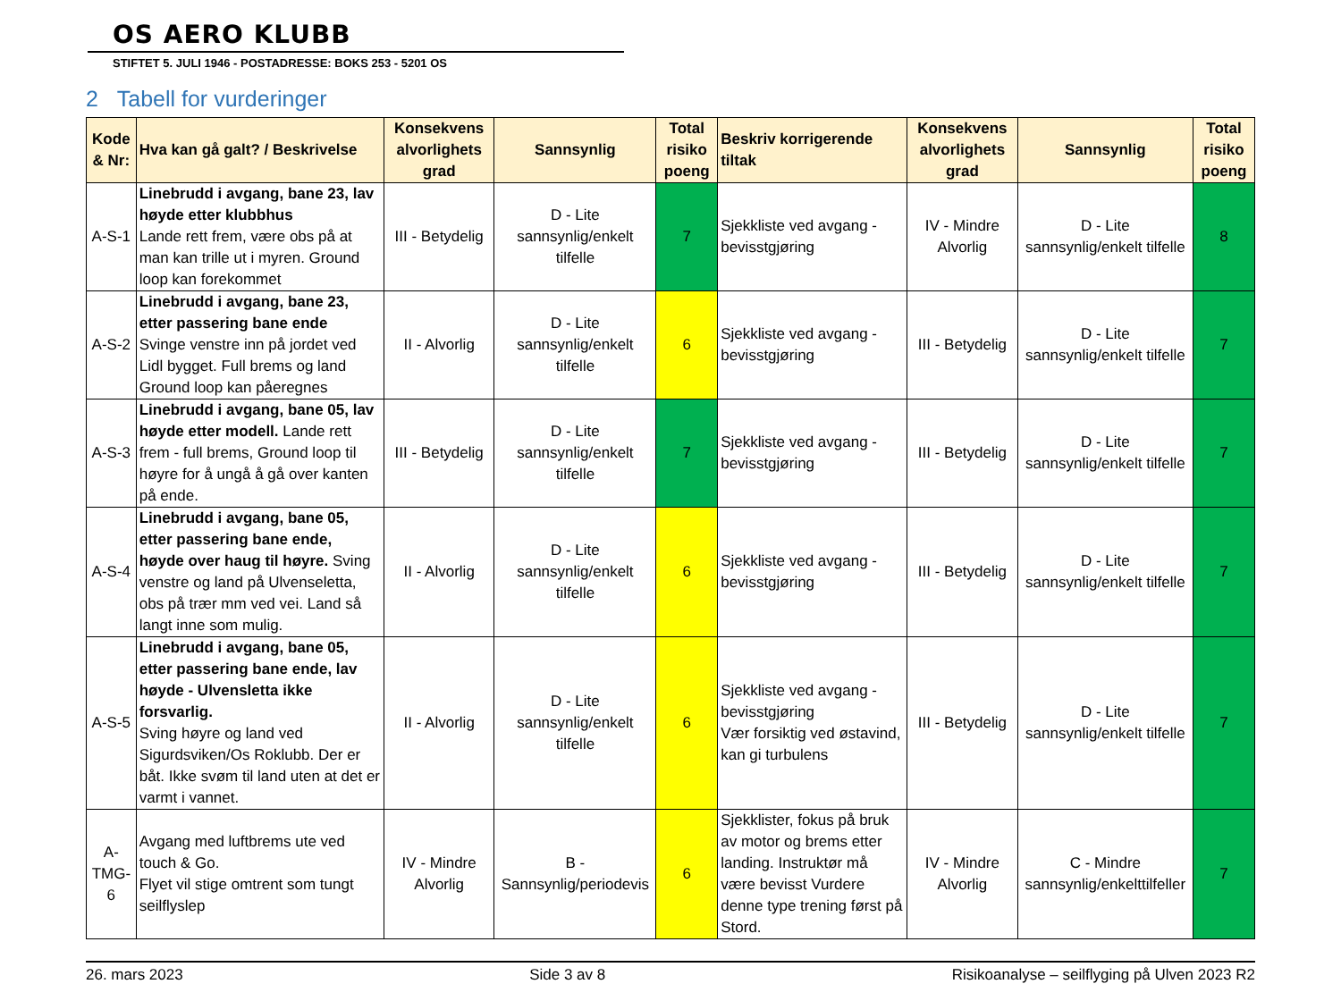OS AERO KLUBB
STIFTET 5. JULI 1946 - POSTADRESSE: BOKS 253 - 5201 OS
2 Tabell for vurderinger
| Kode & Nr: | Hva kan gå galt? / Beskrivelse | Konsekvens alvorlighets grad | Sannsynlig | Total risiko poeng | Beskriv korrigerende tiltak | Konsekvens alvorlighets grad | Sannsynlig | Total risiko poeng |
| --- | --- | --- | --- | --- | --- | --- | --- | --- |
| A-S-1 | Linebrudd i avgang, bane 23, lav høyde etter klubbhus Lande rett frem, være obs på at man kan trille ut i myren. Ground loop kan forekommet | III - Betydelig | D - Lite sannsynlig/enkelt tilfelle | 7 | Sjekkliste ved avgang - bevisstgjøring | IV - Mindre Alvorlig | D - Lite sannsynlig/enkelt tilfelle | 8 |
| A-S-2 | Linebrudd i avgang, bane 23, etter passering bane ende Svinge venstre inn på jordet ved Lidl bygget. Full brems og land Ground loop kan påeregnes | II - Alvorlig | D - Lite sannsynlig/enkelt tilfelle | 6 | Sjekkliste ved avgang - bevisstgjøring | III - Betydelig | D - Lite sannsynlig/enkelt tilfelle | 7 |
| A-S-3 | Linebrudd i avgang, bane 05, lav høyde etter modell. Lande rett frem - full brems, Ground loop til høyre for å ungå å gå over kanten på ende. | III - Betydelig | D - Lite sannsynlig/enkelt tilfelle | 7 | Sjekkliste ved avgang - bevisstgjøring | III - Betydelig | D - Lite sannsynlig/enkelt tilfelle | 7 |
| A-S-4 | Linebrudd i avgang, bane 05, etter passering bane ende, høyde over haug til høyre. Sving venstre og land på Ulvenseletta, obs på trær mm ved vei. Land så langt inne som mulig. | II - Alvorlig | D - Lite sannsynlig/enkelt tilfelle | 6 | Sjekkliste ved avgang - bevisstgjøring | III - Betydelig | D - Lite sannsynlig/enkelt tilfelle | 7 |
| A-S-5 | Linebrudd i avgang, bane 05, etter passering bane ende, lav høyde - Ulvensletta ikke forsvarlig. Sving høyre og land ved Sigurdsviken/Os Roklubb. Der er båt. Ikke svøm til land uten at det er varmt i vannet. | II - Alvorlig | D - Lite sannsynlig/enkelt tilfelle | 6 | Sjekkliste ved avgang - bevisstgjøring Vær forsiktig ved østavind, kan gi turbulens | III - Betydelig | D - Lite sannsynlig/enkelt tilfelle | 7 |
| A-TMG-6 | Avgang med luftbrems ute ved touch & Go. Flyet vil stige omtrent som tungt seilflyslep | IV - Mindre Alvorlig | B - Sannsynlig/periodevis | 6 | Sjekklister, fokus på bruk av motor og brems etter landing. Instruktør må være bevisst Vurdere denne type trening først på Stord. | IV - Mindre Alvorlig | C - Mindre sannsynlig/enkelttilfeller | 7 |
26. mars 2023 Side 3 av 8 Risikoanalyse – seilflyging på Ulven 2023 R2